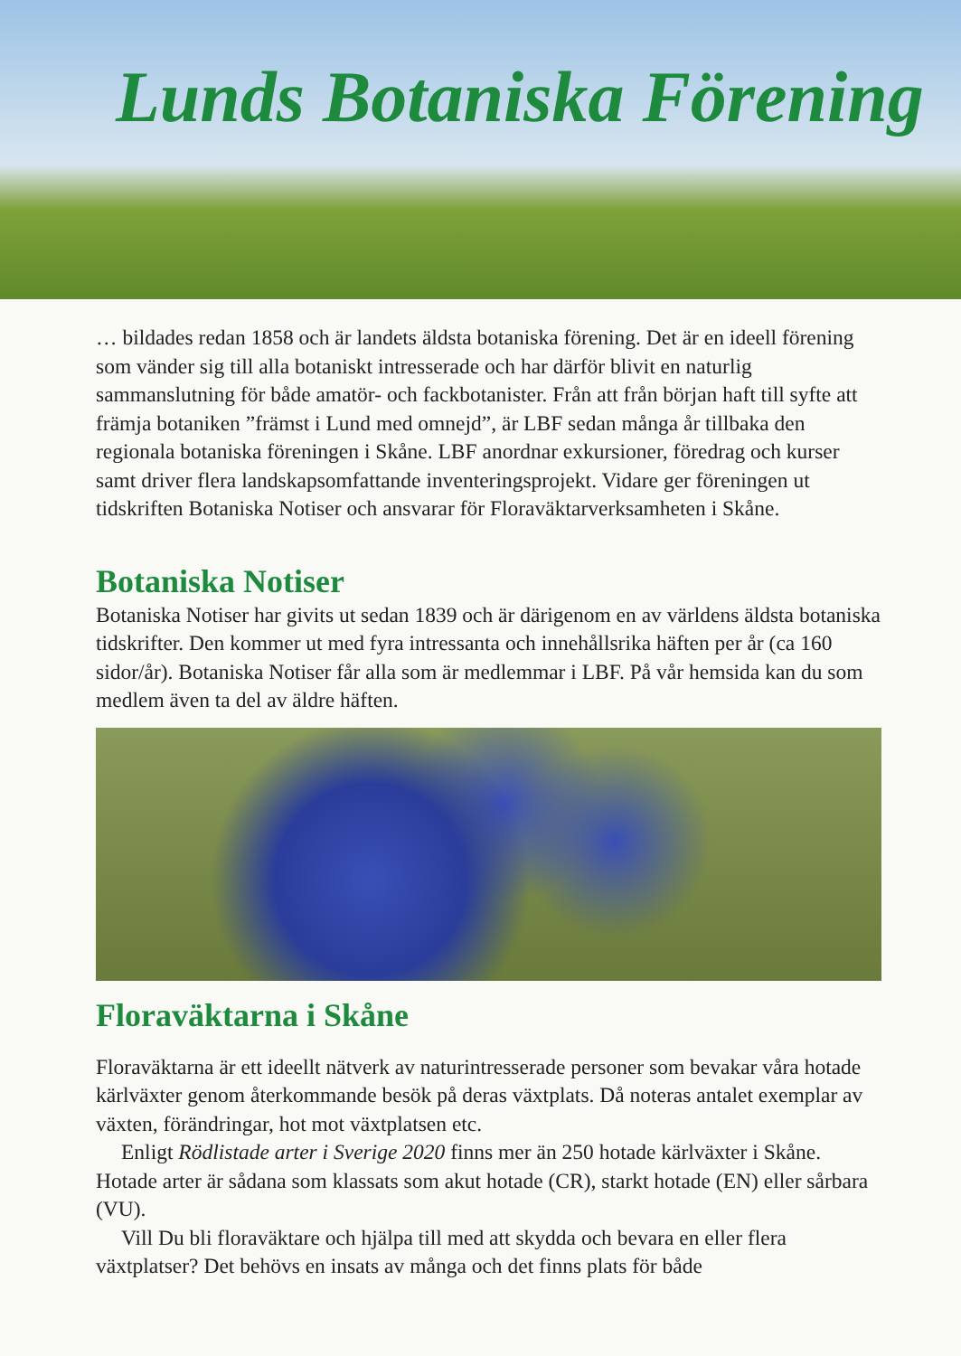Lunds Botaniska Förening
… bildades redan 1858 och är landets äldsta botaniska förening. Det är en ideell förening som vänder sig till alla botaniskt intresserade och har därför blivit en naturlig sammanslutning för både amatör- och fackbotanister. Från att från början haft till syfte att främja botaniken ”främst i Lund med omnejd”, är LBF sedan många år tillbaka den regionala botaniska föreningen i Skåne. LBF anordnar exkursioner, föredrag och kurser samt driver flera landskapsomfattande inventeringsprojekt. Vidare ger föreningen ut tidskriften Botaniska Notiser och ansvarar för Floraväktarverksamheten i Skåne.
Botaniska Notiser
Botaniska Notiser har givits ut sedan 1839 och är därigenom en av världens äldsta botaniska tidskrifter. Den kommer ut med fyra intressanta och innehållsrika häften per år (ca 160 sidor/år). Botaniska Notiser får alla som är medlemmar i LBF. På vår hemsida kan du som medlem även ta del av äldre häften.
Floraväktarna i Skåne
Floraväktarna är ett ideellt nätverk av naturintresserade personer som bevakar våra hotade kärlväxter genom återkommande besök på deras växtplats. Då noteras antalet exemplar av växten, förändringar, hot mot växtplatsen etc.
Enligt Rödlistade arter i Sverige 2020 finns mer än 250 hotade kärlväxter i Skåne. Hotade arter är sådana som klassats som akut hotade (CR), starkt hotade (EN) eller sårbara (VU).
Vill Du bli floraväktare och hjälpa till med att skydda och bevara en eller flera växtplatser? Det behövs en insats av många och det finns plats för både